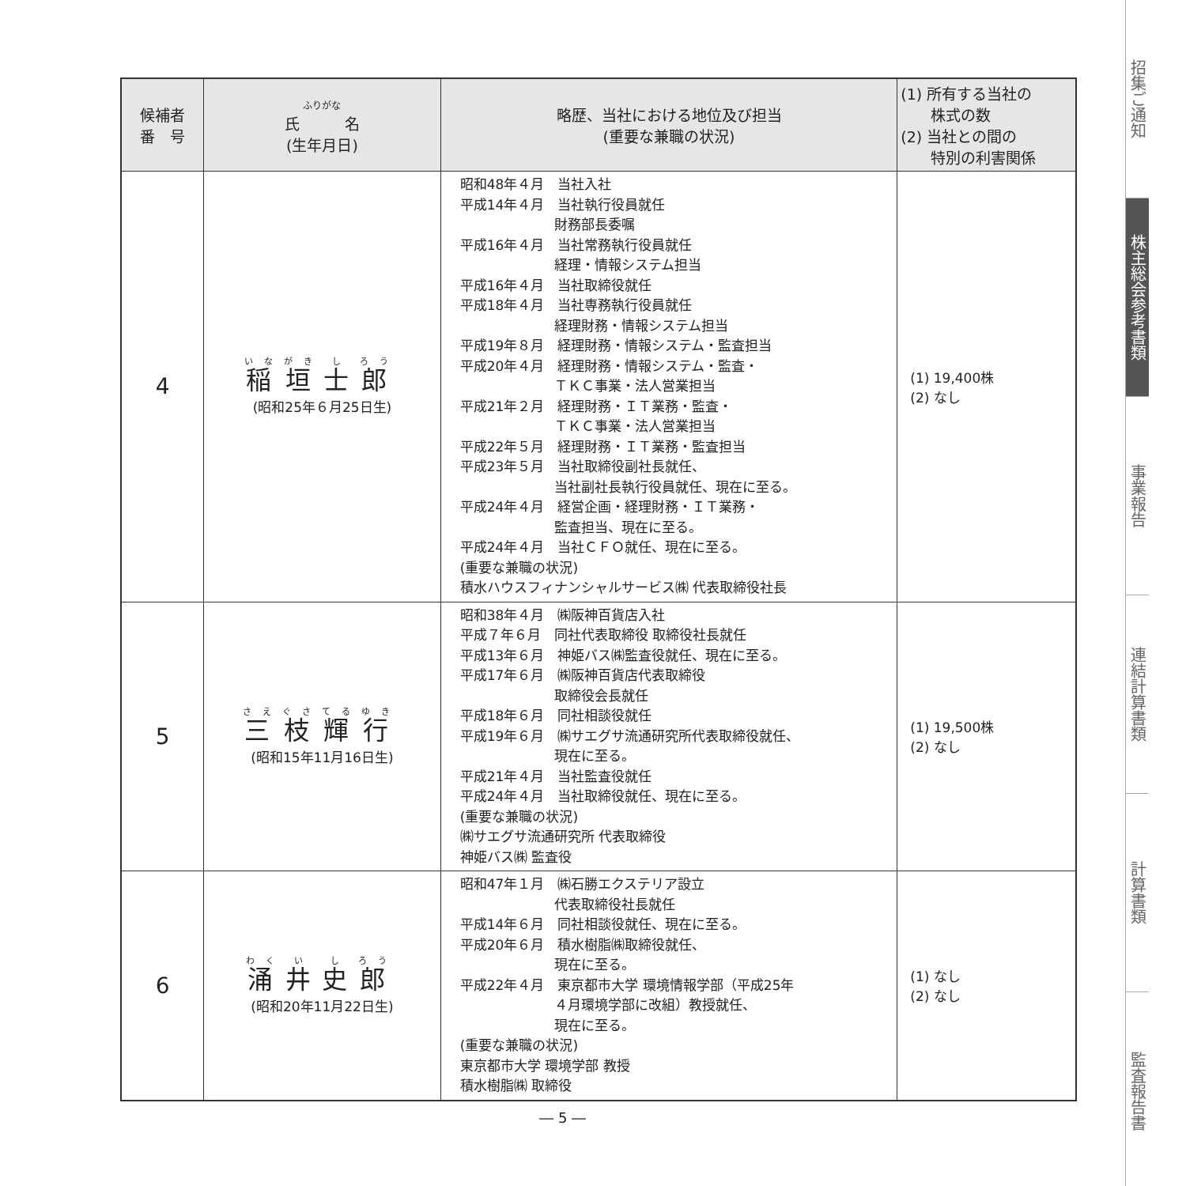| 候補者 番 号 | ふりがな 氏 名 (生年月日) | 略歴、当社における地位及び担当 (重要な兼職の状況) | (1) 所有する当社の 株式の数 (2) 当社との間の 特別の利害関係 |
| --- | --- | --- | --- |
| 4 | 稲 垣 士 郎 (昭和25年６月25日生) | 昭和48年４月 当社入社 平成14年４月 当社執行役員就任 財務部長委嘱 平成16年４月 当社常務執行役員就任 経理・情報システム担当 平成16年４月 当社取締役就任 平成18年４月 当社専務執行役員就任 経理財務・情報システム担当 平成19年８月 経理財務・情報システム・監査担当 平成20年４月 経理財務・情報システム・監査・ ＴＫＣ事業・法人営業担当 平成21年２月 経理財務・ＩＴ業務・監査・ ＴＫＣ事業・法人営業担当 平成22年５月 経理財務・ＩＴ業務・監査担当 平成23年５月 当社取締役副社長就任、 当社副社長執行役員就任、現在に至る。 平成24年４月 経営企画・経理財務・ＩＴ業務・ 監査担当、現在に至る。 平成24年４月 当社ＣＦＯ就任、現在に至る。 (重要な兼職の状況) 積水ハウスフィナンシャルサービス㈱ 代表取締役社長 | (1) 19,400株 (2) なし |
| 5 | 三 枝 輝 行 (昭和15年11月16日生) | 昭和38年４月 ㈱阪神百貨店入社 平成７年６月 同社代表取締役 取締役社長就任 平成13年６月 神姫バス㈱監査役就任、現在に至る。 平成17年６月 ㈱阪神百貨店代表取締役 取締役会長就任 平成18年６月 同社相談役就任 平成19年６月 ㈱サエグサ流通研究所代表取締役就任、 現在に至る。 平成21年４月 当社監査役就任 平成24年４月 当社取締役就任、現在に至る。 (重要な兼職の状況) ㈱サエグサ流通研究所 代表取締役 神姫バス㈱ 監査役 | (1) 19,500株 (2) なし |
| 6 | 涌 井 史 郎 (昭和20年11月22日生) | 昭和47年１月 ㈱石勝エクステリア設立 代表取締役社長就任 平成14年６月 同社相談役就任、現在に至る。 平成20年６月 積水樹脂㈱取締役就任、 現在に至る。 平成22年４月 東京都市大学 環境情報学部（平成25年 ４月環境学部に改組）教授就任、 現在に至る。 (重要な兼職の状況) 東京都市大学 環境学部 教授 積水樹脂㈱ 取締役 | (1) なし (2) なし |
― 5 ―
招集ご通知
株主総会参考書類
事業報告
連結計算書類
計算書類
監査報告書